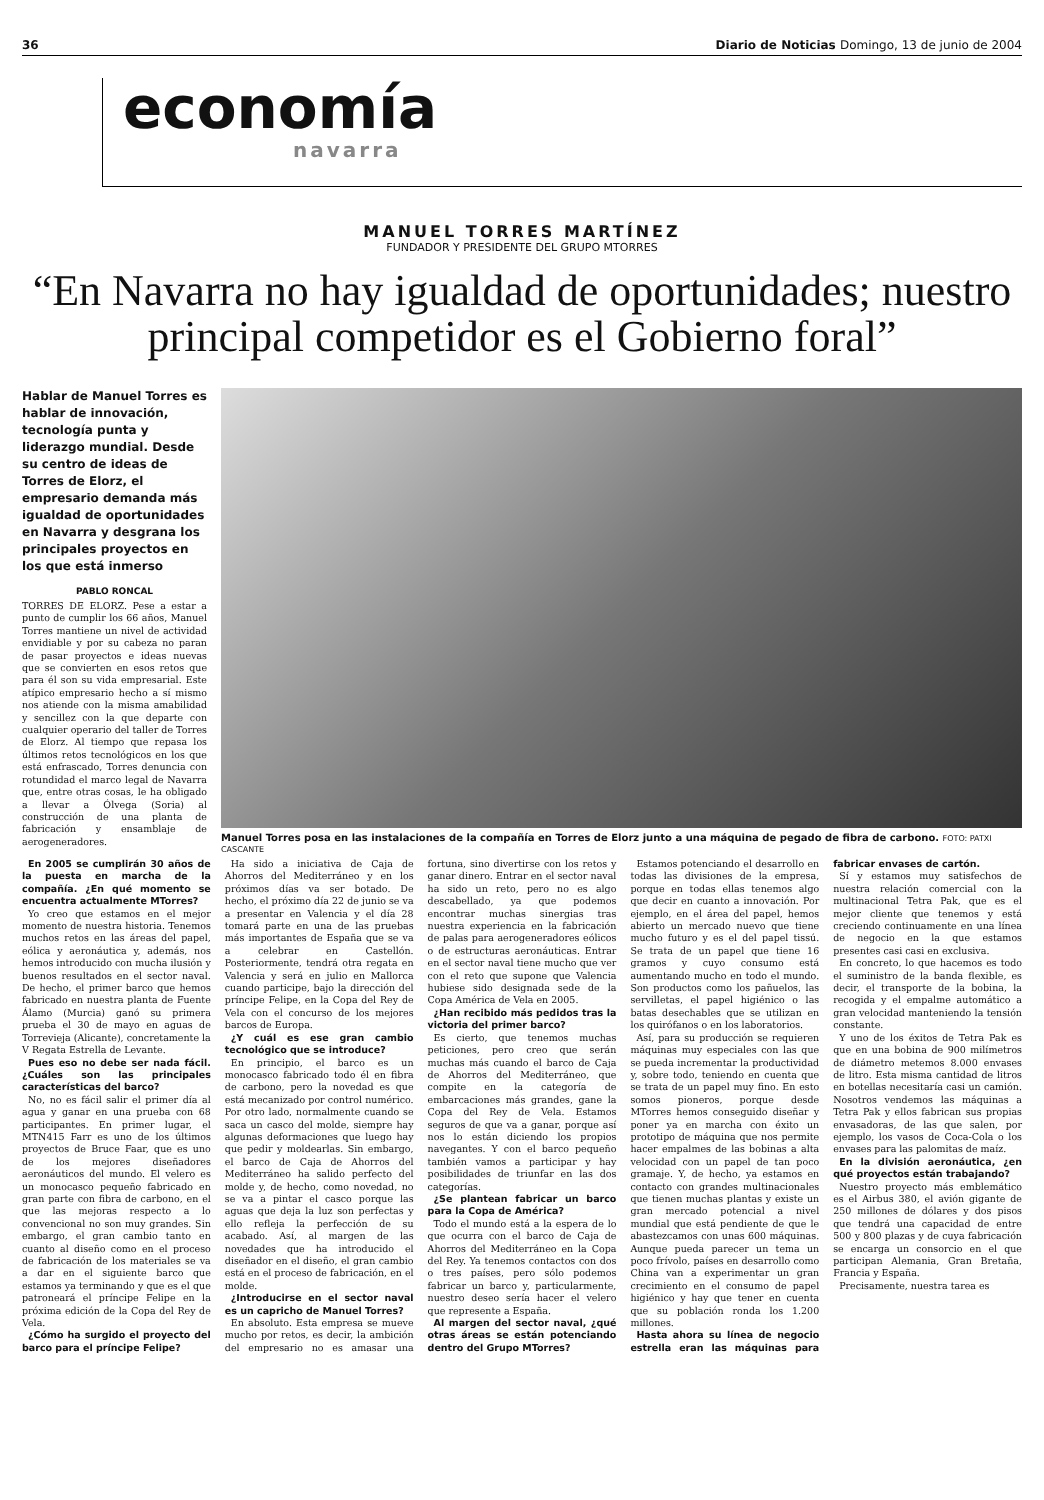36 Diario de Noticias Domingo, 13 de junio de 2004
economía
navarra
MANUEL TORRES MARTÍNEZ
FUNDADOR Y PRESIDENTE DEL GRUPO MTORRES
“En Navarra no hay igualdad de oportunidades; nuestro principal competidor es el Gobierno foral”
Hablar de Manuel Torres es hablar de innovación, tecnología punta y liderazgo mundial. Desde su centro de ideas de Torres de Elorz, el empresario demanda más igualdad de oportunidades en Navarra y desgrana los principales proyectos en los que está inmerso
PABLO RONCAL
TORRES DE ELORZ. Pese a estar a punto de cumplir los 66 años, Manuel Torres mantiene un nivel de actividad envidiable y por su cabeza no paran de pasar proyectos e ideas nuevas que se convierten en esos retos que para él son su vida empresarial. Este atípico empresario hecho a sí mismo nos atiende con la misma amabilidad y sencillez con la que departe con cualquier operario del taller de Torres de Elorz. Al tiempo que repasa los últimos retos tecnológicos en los que está enfrascado, Torres denuncia con rotundidad el marco legal de Navarra que, entre otras cosas, le ha obligado a llevar a Ólvega (Soria) al construcción de una planta de fabricación y ensamblaje de aerogeneradores.
Manuel Torres posa en las instalaciones de la compañía en Torres de Elorz junto a una máquina de pegado de fibra de carbono. FOTO: PATXI CASCANTE
En 2005 se cumplirán 30 años de la puesta en marcha de la compañía. ¿En qué momento se encuentra actualmente MTorres?
Yo creo que estamos en el mejor momento de nuestra historia. Tenemos muchos retos en las áreas del papel, eólica y aeronáutica y, además, nos hemos introducido con mucha ilusión y buenos resultados en el sector naval. De hecho, el primer barco que hemos fabricado en nuestra planta de Fuente Álamo (Murcia) ganó su primera prueba el 30 de mayo en aguas de Torrevieja (Alicante), concretamente la V Regata Estrella de Levante.
Pues eso no debe ser nada fácil. ¿Cuáles son las principales características del barco?
No, no es fácil salir el primer día al agua y ganar en una prueba con 68 participantes. En primer lugar, el MTN415 Farr es uno de los últimos proyectos de Bruce Faar, que es uno de los mejores diseñadores aeronáuticos del mundo. El velero es un monocasco pequeño fabricado en gran parte con fibra de carbono, en el que las mejoras respecto a lo convencional no son muy grandes. Sin embargo, el gran cambio tanto en cuanto al diseño como en el proceso de fabricación de los materiales se va a dar en el siguiente barco que estamos ya terminando y que es el que patroneará el príncipe Felipe en la próxima edición de la Copa del Rey de Vela.
¿Cómo ha surgido el proyecto del barco para el príncipe Felipe?
Ha sido a iniciativa de Caja de Ahorros del Mediterráneo y en los próximos días va ser botado. De hecho, el próximo día 22 de junio se va a presentar en Valencia y el día 28 tomará parte en una de las pruebas más importantes de España que se va a celebrar en Castellón. Posteriormente, tendrá otra regata en Valencia y será en julio en Mallorca cuando participe, bajo la dirección del príncipe Felipe, en la Copa del Rey de Vela con el concurso de los mejores barcos de Europa.
¿Y cuál es ese gran cambio tecnológico que se introduce?
En principio, el barco es un monocasco fabricado todo él en fibra de carbono, pero la novedad es que está mecanizado por control numérico. Por otro lado, normalmente cuando se saca un casco del molde, siempre hay algunas deformaciones que luego hay que pedir y moldearlas. Sin embargo, el barco de Caja de Ahorros del Mediterráneo ha salido perfecto del molde y, de hecho, como novedad, no se va a pintar el casco porque las aguas que deja la luz son perfectas y ello refleja la perfección de su acabado. Así, al margen de las novedades que ha introducido el diseñador en el diseño, el gran cambio está en el proceso de fabricación, en el molde.
¿Introducirse en el sector naval es un capricho de Manuel Torres?
En absoluto. Esta empresa se mueve mucho por retos, es decir, la ambición del empresario no es amasar una fortuna, sino divertirse con los retos y ganar dinero. Entrar en el sector naval ha sido un reto, pero no es algo descabellado, ya que podemos encontrar muchas sinergias tras nuestra experiencia en la fabricación de palas para aerogeneradores eólicos o de estructuras aeronáuticas. Entrar en el sector naval tiene mucho que ver con el reto que supone que Valencia hubiese sido designada sede de la Copa América de Vela en 2005.
¿Han recibido más pedidos tras la victoria del primer barco?
Es cierto, que tenemos muchas peticiones, pero creo que serán muchas más cuando el barco de Caja de Ahorros del Mediterráneo, que compite en la categoría de embarcaciones más grandes, gane la Copa del Rey de Vela. Estamos seguros de que va a ganar, porque así nos lo están diciendo los propios navegantes. Y con el barco pequeño también vamos a participar y hay posibilidades de triunfar en las dos categorías.
¿Se plantean fabricar un barco para la Copa de América?
Todo el mundo está a la espera de lo que ocurra con el barco de Caja de Ahorros del Mediterráneo en la Copa del Rey. Ya tenemos contactos con dos o tres países, pero sólo podemos fabricar un barco y, particularmente, nuestro deseo sería hacer el velero que represente a España.
Al margen del sector naval, ¿qué otras áreas se están potenciando dentro del Grupo MTorres?
Estamos potenciando el desarrollo en todas las divisiones de la empresa, porque en todas ellas tenemos algo que decir en cuanto a innovación. Por ejemplo, en el área del papel, hemos abierto un mercado nuevo que tiene mucho futuro y es el del papel tissú. Se trata de un papel que tiene 16 gramos y cuyo consumo está aumentando mucho en todo el mundo. Son productos como los pañuelos, las servilletas, el papel higiénico o las batas desechables que se utilizan en los quirófanos o en los laboratorios.
Así, para su producción se requieren máquinas muy especiales con las que se pueda incrementar la productividad y, sobre todo, teniendo en cuenta que se trata de un papel muy fino. En esto somos pioneros, porque desde MTorres hemos conseguido diseñar y poner ya en marcha con éxito un prototipo de máquina que nos permite hacer empalmes de las bobinas a alta velocidad con un papel de tan poco gramaje. Y, de hecho, ya estamos en contacto con grandes multinacionales que tienen muchas plantas y existe un gran mercado potencial a nivel mundial que está pendiente de que le abastezcamos con unas 600 máquinas. Aunque pueda parecer un tema un poco frívolo, países en desarrollo como China van a experimentar un gran crecimiento en el consumo de papel higiénico y hay que tener en cuenta que su población ronda los 1.200 millones.
Hasta ahora su línea de negocio estrella eran las máquinas para fabricar envases de cartón.
Sí y estamos muy satisfechos de nuestra relación comercial con la multinacional Tetra Pak, que es el mejor cliente que tenemos y está creciendo continuamente en una línea de negocio en la que estamos presentes casi casi en exclusiva.
En concreto, lo que hacemos es todo el suministro de la banda flexible, es decir, el transporte de la bobina, la recogida y el empalme automático a gran velocidad manteniendo la tensión constante.
Y uno de los éxitos de Tetra Pak es que en una bobina de 900 milímetros de diámetro metemos 8.000 envases de litro. Esta misma cantidad de litros en botellas necesitaría casi un camión. Nosotros vendemos las máquinas a Tetra Pak y ellos fabrican sus propias envasadoras, de las que salen, por ejemplo, los vasos de Coca-Cola o los envases para las palomitas de maíz.
En la división aeronáutica, ¿en qué proyectos están trabajando?
Nuestro proyecto más emblemático es el Airbus 380, el avión gigante de 250 millones de dólares y dos pisos que tendrá una capacidad de entre 500 y 800 plazas y de cuya fabricación se encarga un consorcio en el que participan Alemania, Gran Bretaña, Francia y España.
Precisamente, nuestra tarea es